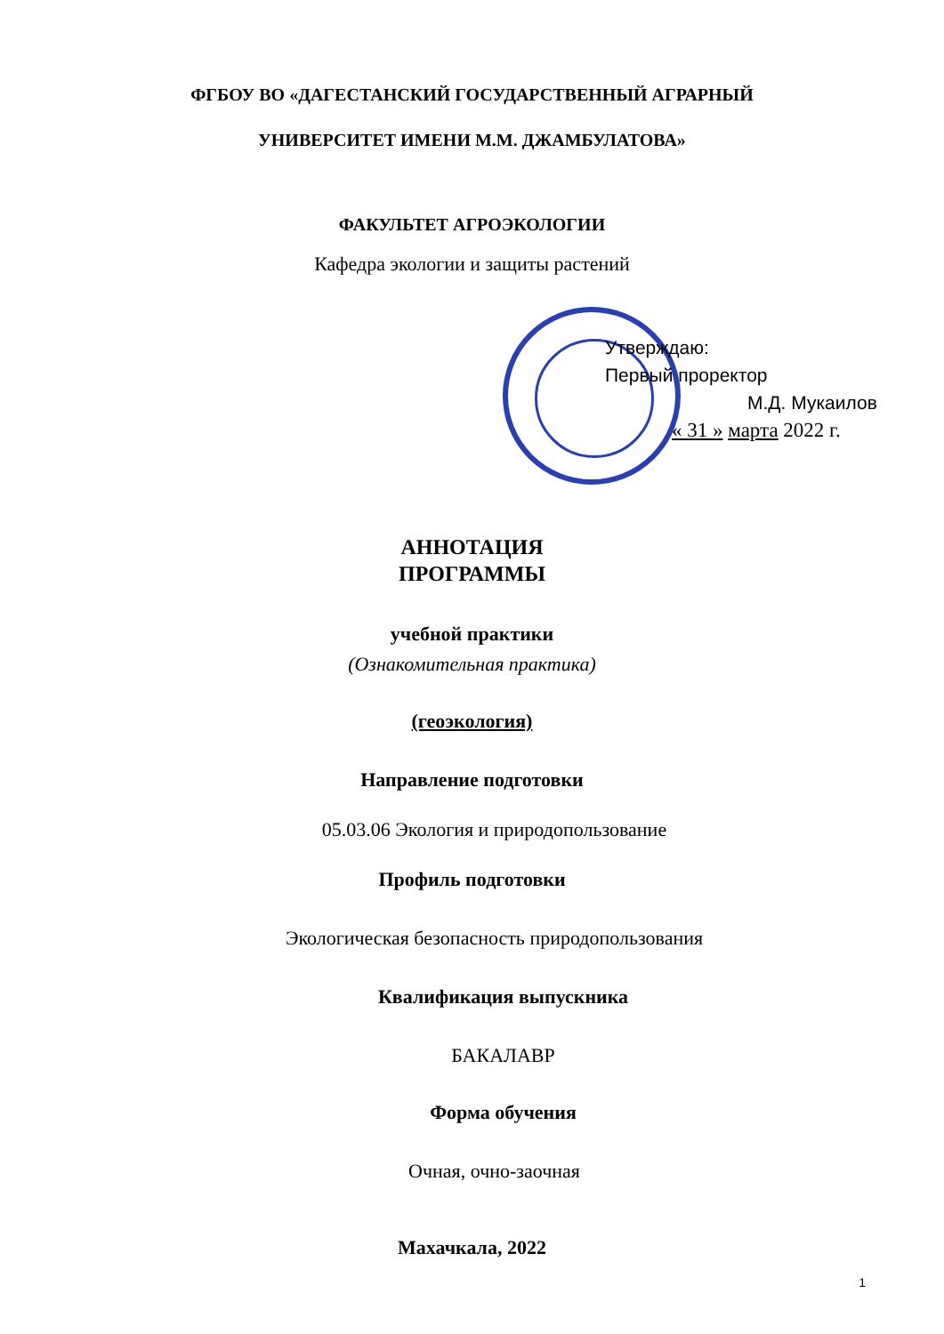ФГБОУ ВО «ДАГЕСТАНСКИЙ ГОСУДАРСТВЕННЫЙ АГРАРНЫЙ
УНИВЕРСИТЕТ ИМЕНИ М.М. ДЖАМБУЛАТОВА»
ФАКУЛЬТЕТ АГРОЭКОЛОГИИ
Кафедра экологии и защиты растений
Утверждаю:
Первый проректор
М.Д. Мукаилов
« 31 » марта 2022 г.
АННОТАЦИЯ
ПРОГРАММЫ
учебной практики
(Ознакомительная практика)
(геоэкология)
Направление подготовки
05.03.06 Экология и природопользование
Профиль подготовки
Экологическая безопасность природопользования
Квалификация выпускника
БАКАЛАВР
Форма обучения
Очная, очно-заочная
Махачкала, 2022
1